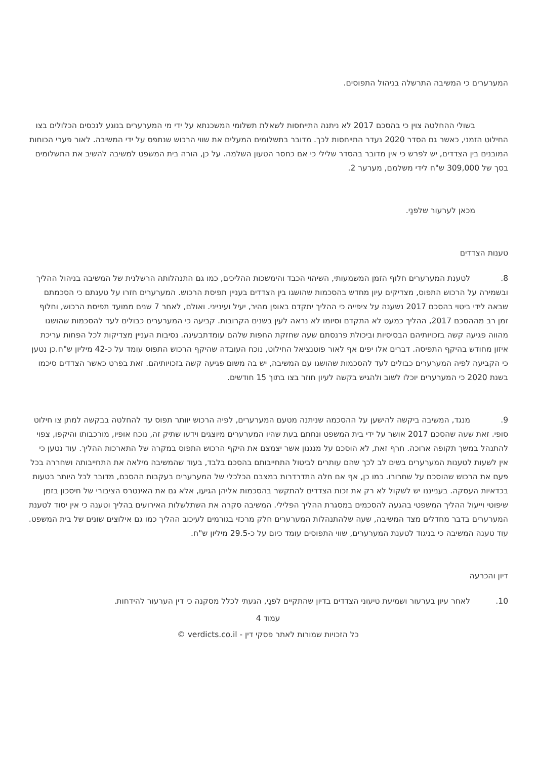המערערים כי המשיבה התרשלה בניהול התפוסים.
בשולי ההחלטה צוין כי בהסכם 2017 לא ניתנה התייחסות לשאלת תשלומי המשכנתא על ידי מי המערערים בנוגע לנכסים הכלולים בצו החילוט הזמני, כאשר גם הסדר 2020 נעדר התייחסות לכך. מדובר בתשלומים המעלים את שווי הרכוש שנתפס על ידי המשיבה. לאור פערי הכוחות המובנים בין הצדדים, יש לפרש כי אין מדובר בהסדר שלילי כי אם כחסר הטעון השלמה. על כן, הורה בית המשפט למשיבה להשיב את התשלומים בסך של 309,000 ש"ח לידי משלמם, מערער 2.
מכאן לערעור שלפנַי.
טענות הצדדים
8. לטענת המערערים חלוף הזמן המשמעותי, השיהוי הכבד והימשכות ההליכים, כמו גם התנהלותה הרשלנית של המשיבה בניהול ההליך ובשמירה על הרכוש התפוס, מצדיקים עיון מחדש בהסכמות שהושגו בין הצדדים בעניין תפיסת הרכוש. המערערים חזרו על טענתם כי הסכמתם שבאה לידי ביטוי בהסכם 2017 נשענה על ציפייה כי ההליך יתקדם באופן מהיר, יעיל ועינייני. ואולם, לאחר 7 שנים ממועד תפיסת הרכוש, וחלוף זמן רב מההסכם 2017, ההליך כמעט לא התקדם וסיומו לא נראה לעין בשנים הקרובות. קביעה כי המערערים כבולים לעד להסכמות שהושגו מהווה פגיעה קשה בזכויותיהם הבסיסיות וביכולת פרנסתם שעה שחזקת החפות שלהם עומדתבעינה. נסיבות העניין מצדיקות לכל הפחות עריכת איזון מחודש בהיקף התפיסה. דברים אלו יפים אף לאור פוטנציאל החילוט, נוכח העובדה שהיקף הרכוש התפוס עומד על כ-42 מיליון ש"ח.כן נטען כי הקביעה לפיה המערערים כבולים לעד להסכמות שהושגו עם המשיבה, יש בה משום פגיעה קשה בזכויותיהם. זאת בפרט כאשר הצדדים סיכמו בשנת 2020 כי המערערים יוכלו לשוב ולהגיש בקשה לעיון חוזר בצו בתוך 15 חודשים.
9. מנגד, המשיבה ביקשה להישען על ההסכמה שניתנה מטעם המערערים, לפיה הרכוש יוותר תפוס עד להחלטה בבקשה למתן צו חילוט סופי. זאת שעה שהסכם 2017 אושר על ידי בית המשפט ונחתם בעת שהיו המערערים מיוצגים וידעו שתיק זה, נוכח אופיו, מורכבותו והיקפו, צפוי להתנהל במשך תקופה ארוכה. חרף זאת, לא הוסכם על מנגנון אשר יצמצם את היקף הרכוש התפוס במקרה של התארכות ההליך. עוד נטען כי אין לשעות לטענות המערערים בשים לב לכך שהם עותרים לביטול התחייבותם בהסכם בלבד, בעוד שהמשיבה מילאה את התחייבותה ושחררה בכל פעם את הרכוש שהוסכם על שחרורו. כמו כן, אף אם חלה התדרדרות במצבם הכלכלי של המערערים בעקבות ההסכם, מדובר לכל היותר בטעות בכדאיות העסקה. בענייננו יש לשקול לא רק את זכות הצדדים להתקשר בהסכמות אליהן הגיעו, אלא גם את האינטרס הציבורי של חיסכון בזמן שיפוטי וייעול ההליך המשפטי בהגעה להסכמים במסגרת ההליך הפלילי. המשיבה סקרה את השתלשלות האירועים בהליך וטענה כי אין יסוד לטענת המערערים בדבר מחדלים מצד המשיבה, שעה שלהתנהלות המערערים חלק מרכזי בגורמים לעיכוב ההליך כמו גם אילוצים שונים של בית המשפט. עוד טענה המשיבה כי בניגוד לטענת המערערים, שווי התפוסים עומד כיום על כ-29.5 מיליון ש"ח.
דיון והכרעה
10. לאחר עיון בערעור ושמיעת טיעוני הצדדים בדיון שהתקיים לפנַי, הגעתי לכלל מסקנה כי דין הערעור להידחות.
עמוד 4
כל הזכויות שמורות לאתר פסקי דין - verdicts.co.il ©